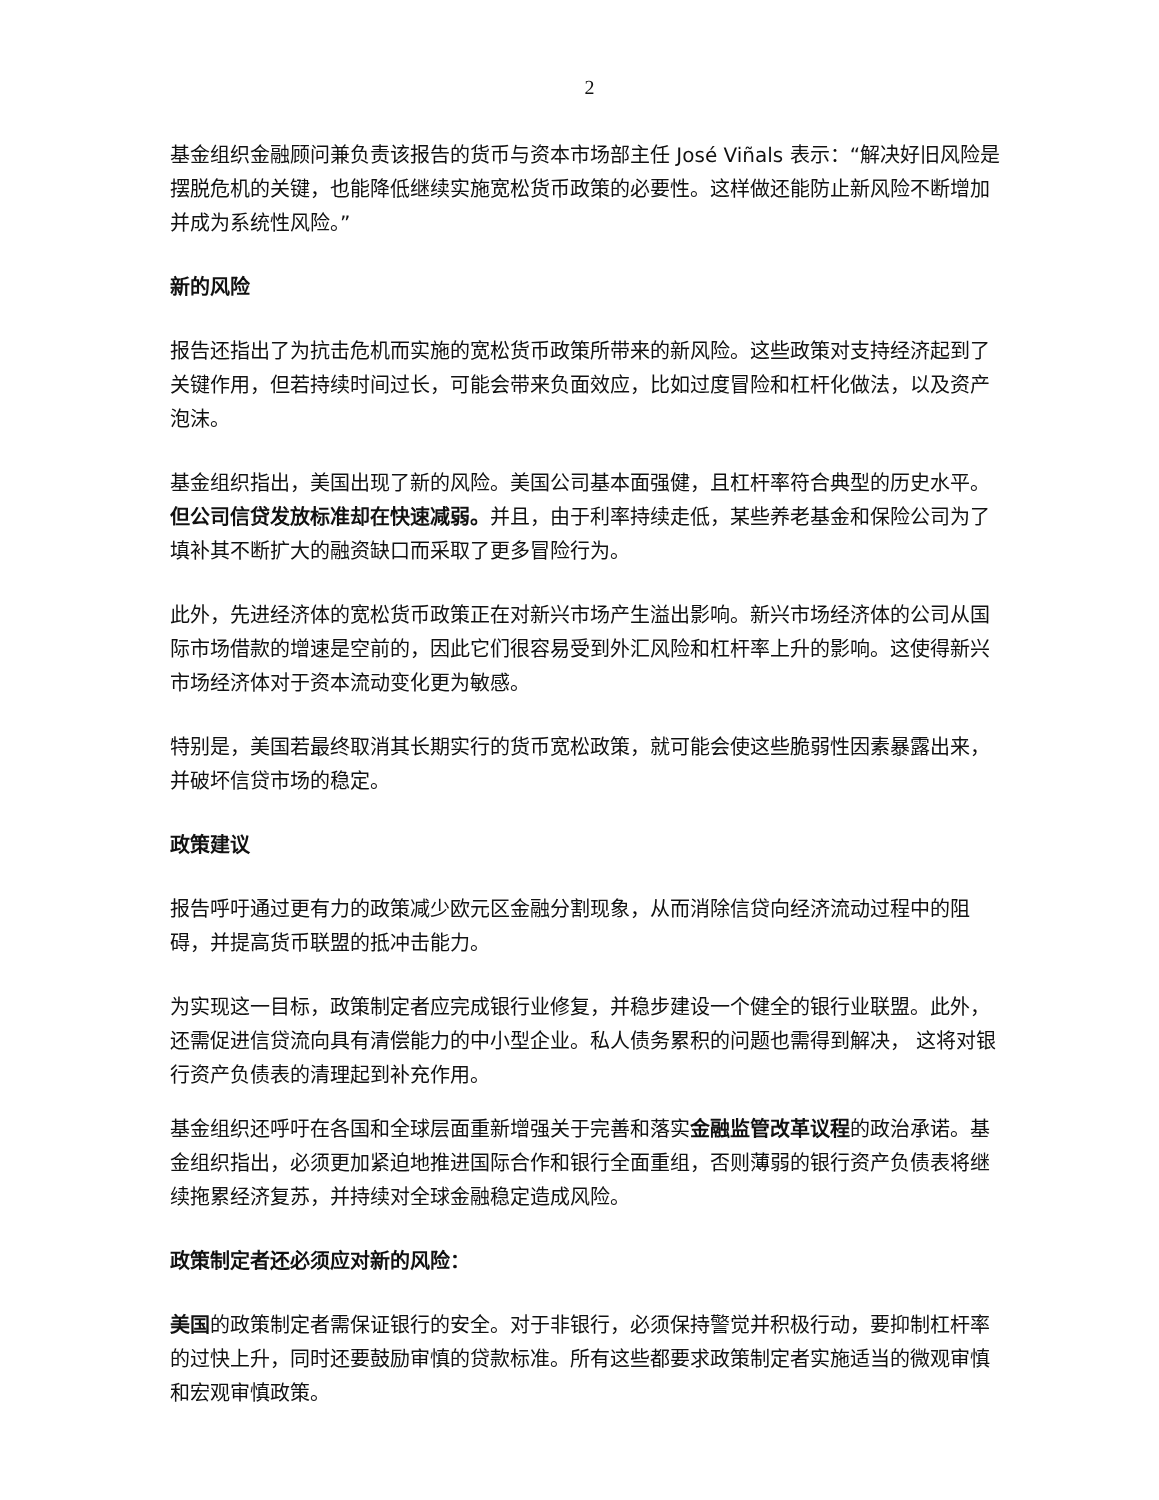2
基金组织金融顾问兼负责该报告的货币与资本市场部主任 José Viñals 表示：“解决好旧风险是摆脱危机的关键，也能降低继续实施宽松货币政策的必要性。这样做还能防止新风险不断增加并成为系统性风险。”
新的风险
报告还指出了为抗击危机而实施的宽松货币政策所带来的新风险。这些政策对支持经济起到了关键作用，但若持续时间过长，可能会带来负面效应，比如过度冒险和杠杆化做法，以及资产泡沫。
基金组织指出，美国出现了新的风险。美国公司基本面强健，且杠杆率符合典型的历史水平。但公司信贷发放标准却在快速减弱。并且，由于利率持续走低，某些养老基金和保险公司为了填补其不断扩大的融资缺口而采取了更多冒险行为。
此外，先进经济体的宽松货币政策正在对新兴市场产生溢出影响。新兴市场经济体的公司从国际市场借款的增速是空前的，因此它们很容易受到外汇风险和杠杆率上升的影响。这使得新兴市场经济体对于资本流动变化更为敏感。
特别是，美国若最终取消其长期实行的货币宽松政策，就可能会使这些脆弱性因素暴露出来，并破坏信贷市场的稳定。
政策建议
报告呼吁通过更有力的政策减少欧元区金融分割现象，从而消除信贷向经济流动过程中的阻碍，并提高货币联盟的抵冲击能力。
为实现这一目标，政策制定者应完成银行业修复，并稳步建设一个健全的银行业联盟。此外，还需促进信贷流向具有清偿能力的中小型企业。私人债务累积的问题也需得到解决， 这将对银行资产负债表的清理起到补充作用。
基金组织还呼吁在各国和全球层面重新增强关于完善和落实金融监管改革议程的政治承诺。基金组织指出，必须更加紧迫地推进国际合作和银行全面重组，否则薄弱的银行资产负债表将继续拖累经济复苏，并持续对全球金融稳定造成风险。
政策制定者还必须应对新的风险：
美国的政策制定者需保证银行的安全。对于非银行，必须保持警觉并积极行动，要抑制杠杆率的过快上升，同时还要鼓励审慎的贷款标准。所有这些都要求政策制定者实施适当的微观审慎和宏观审慎政策。